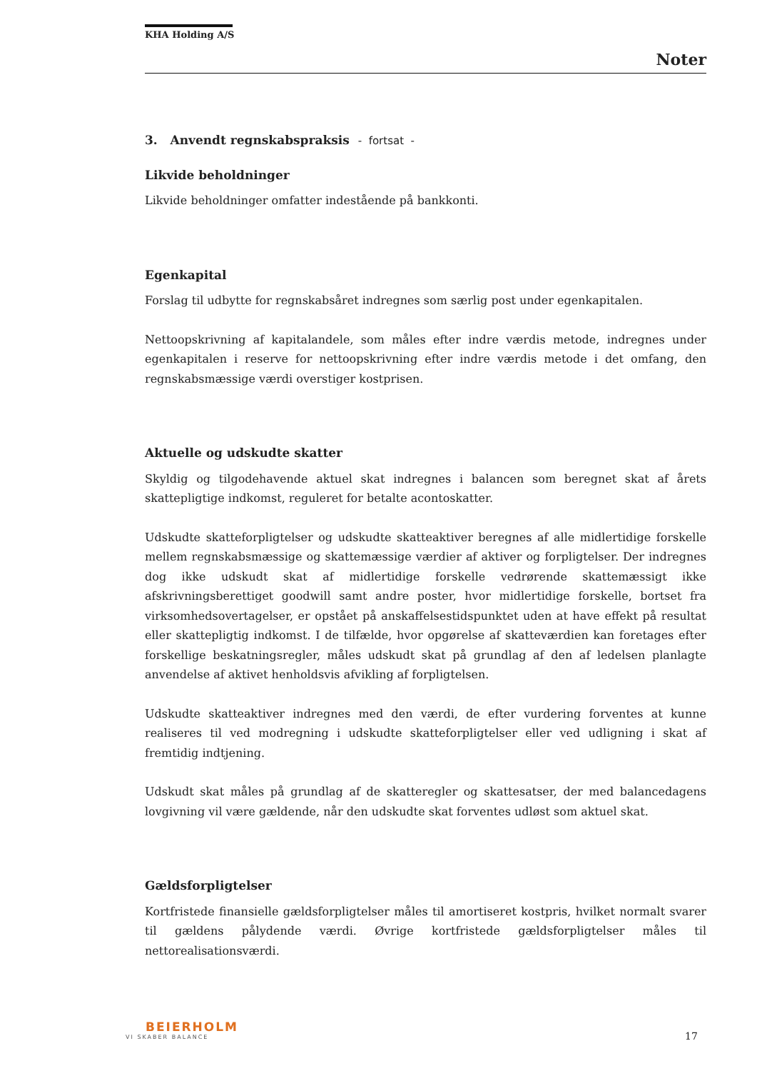KHA Holding A/S
Noter
3. Anvendt regnskabspraksis - fortsat -
Likvide beholdninger
Likvide beholdninger omfatter indestående på bankkonti.
Egenkapital
Forslag til udbytte for regnskabsåret indregnes som særlig post under egenkapitalen.
Nettoopskrivning af kapitalandele, som måles efter indre værdis metode, indregnes under egenkapitalen i reserve for nettoopskrivning efter indre værdis metode i det omfang, den regnskabsmæssige værdi overstiger kostprisen.
Aktuelle og udskudte skatter
Skyldig og tilgodehavende aktuel skat indregnes i balancen som beregnet skat af årets skattepligtige indkomst, reguleret for betalte acontoskatter.
Udskudte skatteforpligtelser og udskudte skatteaktiver beregnes af alle midlertidige forskelle mellem regnskabsmæssige og skattemæssige værdier af aktiver og forpligtelser. Der indregnes dog ikke udskudt skat af midlertidige forskelle vedrørende skattemæssigt ikke afskrivningsberettiget goodwill samt andre poster, hvor midlertidige forskelle, bortset fra virksomhedsovertagelser, er opstået på anskaffelsestidspunktet uden at have effekt på resultat eller skattepligtig indkomst. I de tilfælde, hvor opgørelse af skatteværdien kan foretages efter forskellige beskatningsregler, måles udskudt skat på grundlag af den af ledelsen planlagte anvendelse af aktivet henholdsvis afvikling af forpligtelsen.
Udskudte skatteaktiver indregnes med den værdi, de efter vurdering forventes at kunne realiseres til ved modregning i udskudte skatteforpligtelser eller ved udligning i skat af fremtidig indtjening.
Udskudt skat måles på grundlag af de skatteregler og skattesatser, der med balancedagens lovgivning vil være gældende, når den udskudte skat forventes udløst som aktuel skat.
Gældsforpligtelser
Kortfristede finansielle gældsforpligtelser måles til amortiseret kostpris, hvilket normalt svarer til gældens pålydende værdi. Øvrige kortfristede gældsforpligtelser måles til nettorealisationsværdi.
BEIERHOLM
VI SKABER BALANCE
17